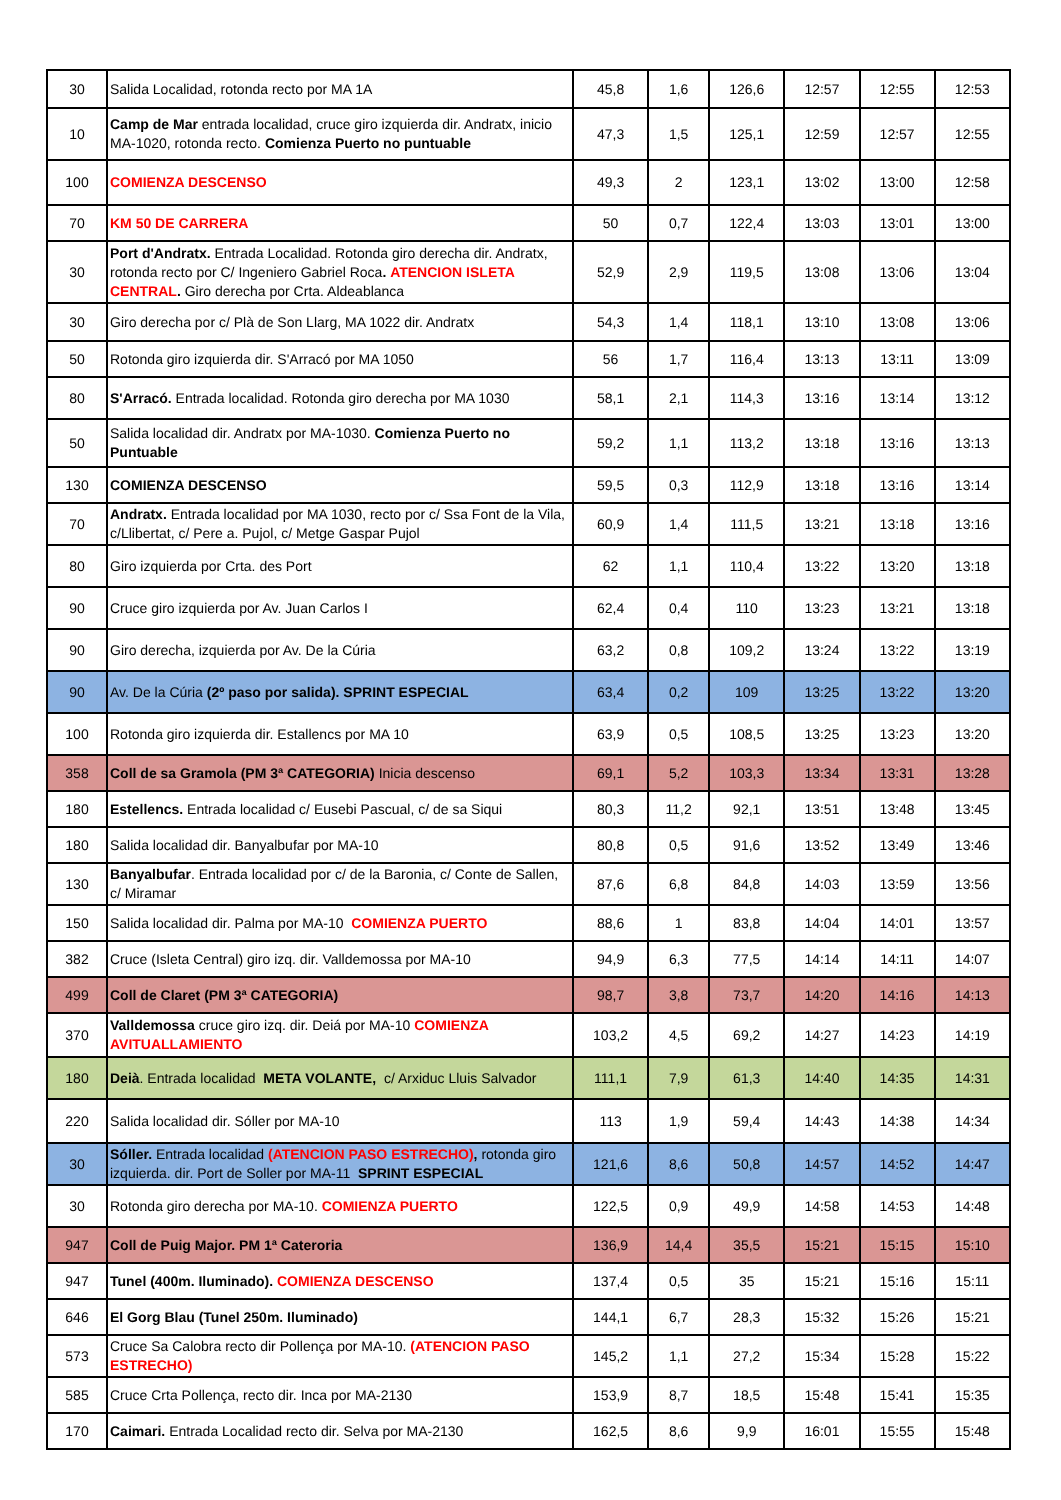| 30 | Salida Localidad, rotonda recto por MA 1A | 45,8 | 1,6 | 126,6 | 12:57 | 12:55 | 12:53 |
| 10 | Camp de Mar entrada localidad, cruce giro izquierda dir. Andratx, inicio MA-1020, rotonda recto. Comienza Puerto no puntuable | 47,3 | 1,5 | 125,1 | 12:59 | 12:57 | 12:55 |
| 100 | COMIENZA DESCENSO | 49,3 | 2 | 123,1 | 13:02 | 13:00 | 12:58 |
| 70 | KM 50 DE CARRERA | 50 | 0,7 | 122,4 | 13:03 | 13:01 | 13:00 |
| 30 | Port d'Andratx. Entrada Localidad. Rotonda giro derecha dir. Andratx, rotonda recto por C/ Ingeniero Gabriel Roca . ATENCION ISLETA CENTRAL . Giro derecha por Crta. Aldeablanca | 52,9 | 2,9 | 119,5 | 13:08 | 13:06 | 13:04 |
| 30 | Giro derecha por c/ Plà de Son Llarg, MA 1022 dir. Andratx | 54,3 | 1,4 | 118,1 | 13:10 | 13:08 | 13:06 |
| 50 | Rotonda giro izquierda dir. S'Arracó por MA 1050 | 56 | 1,7 | 116,4 | 13:13 | 13:11 | 13:09 |
| 80 | S'Arracó. Entrada localidad. Rotonda giro derecha por MA 1030 | 58,1 | 2,1 | 114,3 | 13:16 | 13:14 | 13:12 |
| 50 | Salida localidad dir. Andratx por MA-1030. Comienza Puerto no Puntuable | 59,2 | 1,1 | 113,2 | 13:18 | 13:16 | 13:13 |
| 130 | COMIENZA DESCENSO | 59,5 | 0,3 | 112,9 | 13:18 | 13:16 | 13:14 |
| 70 | Andratx. Entrada localidad por MA 1030, recto por c/ Ssa Font de la Vila, c/Llibertat, c/ Pere a. Pujol, c/ Metge Gaspar Pujol | 60,9 | 1,4 | 111,5 | 13:21 | 13:18 | 13:16 |
| 80 | Giro izquierda por Crta. des Port | 62 | 1,1 | 110,4 | 13:22 | 13:20 | 13:18 |
| 90 | Cruce giro izquierda por Av. Juan Carlos I | 62,4 | 0,4 | 110 | 13:23 | 13:21 | 13:18 |
| 90 | Giro derecha, izquierda por Av. De la Cúria | 63,2 | 0,8 | 109,2 | 13:24 | 13:22 | 13:19 |
| 90 | Av. De la Cúria (2º paso por salida). SPRINT ESPECIAL | 63,4 | 0,2 | 109 | 13:25 | 13:22 | 13:20 |
| 100 | Rotonda giro izquierda dir. Estallencs por MA 10 | 63,9 | 0,5 | 108,5 | 13:25 | 13:23 | 13:20 |
| 358 | Coll de sa Gramola (PM 3ª CATEGORIA) Inicia descenso | 69,1 | 5,2 | 103,3 | 13:34 | 13:31 | 13:28 |
| 180 | Estellencs. Entrada localidad c/ Eusebi Pascual, c/ de sa Siqui | 80,3 | 11,2 | 92,1 | 13:51 | 13:48 | 13:45 |
| 180 | Salida localidad dir. Banyalbufar por MA-10 | 80,8 | 0,5 | 91,6 | 13:52 | 13:49 | 13:46 |
| 130 | Banyalbufar . Entrada localidad por c/ de la Baronia, c/ Conte de Sallen, c/ Miramar | 87,6 | 6,8 | 84,8 | 14:03 | 13:59 | 13:56 |
| 150 | Salida localidad dir. Palma por MA-10 COMIENZA PUERTO | 88,6 | 1 | 83,8 | 14:04 | 14:01 | 13:57 |
| 382 | Cruce (Isleta Central) giro izq. dir. Valldemossa por MA-10 | 94,9 | 6,3 | 77,5 | 14:14 | 14:11 | 14:07 |
| 499 | Coll de Claret (PM 3ª CATEGORIA) | 98,7 | 3,8 | 73,7 | 14:20 | 14:16 | 14:13 |
| 370 | Valldemossa cruce giro izq. dir. Deiá por MA-10 COMIENZA AVITUALLAMIENTO | 103,2 | 4,5 | 69,2 | 14:27 | 14:23 | 14:19 |
| 180 | Deià . Entrada localidad META VOLANTE, c/ Arxiduc Lluis Salvador | 111,1 | 7,9 | 61,3 | 14:40 | 14:35 | 14:31 |
| 220 | Salida localidad dir. Sóller por MA-10 | 113 | 1,9 | 59,4 | 14:43 | 14:38 | 14:34 |
| 30 | Sóller. Entrada localidad (ATENCION PASO ESTRECHO) , rotonda giro izquierda. dir. Port de Soller por MA-11 SPRINT ESPECIAL | 121,6 | 8,6 | 50,8 | 14:57 | 14:52 | 14:47 |
| 30 | Rotonda giro derecha por MA-10. COMIENZA PUERTO | 122,5 | 0,9 | 49,9 | 14:58 | 14:53 | 14:48 |
| 947 | Coll de Puig Major. PM 1ª Cateroria | 136,9 | 14,4 | 35,5 | 15:21 | 15:15 | 15:10 |
| 947 | Tunel (400m. Iluminado). COMIENZA DESCENSO | 137,4 | 0,5 | 35 | 15:21 | 15:16 | 15:11 |
| 646 | El Gorg Blau (Tunel 250m. Iluminado) | 144,1 | 6,7 | 28,3 | 15:32 | 15:26 | 15:21 |
| 573 | Cruce Sa Calobra recto dir Pollença por MA-10. (ATENCION PASO ESTRECHO) | 145,2 | 1,1 | 27,2 | 15:34 | 15:28 | 15:22 |
| 585 | Cruce Crta Pollença, recto dir. Inca por MA-2130 | 153,9 | 8,7 | 18,5 | 15:48 | 15:41 | 15:35 |
| 170 | Caimari. Entrada Localidad recto dir. Selva por MA-2130 | 162,5 | 8,6 | 9,9 | 16:01 | 15:55 | 15:48 |